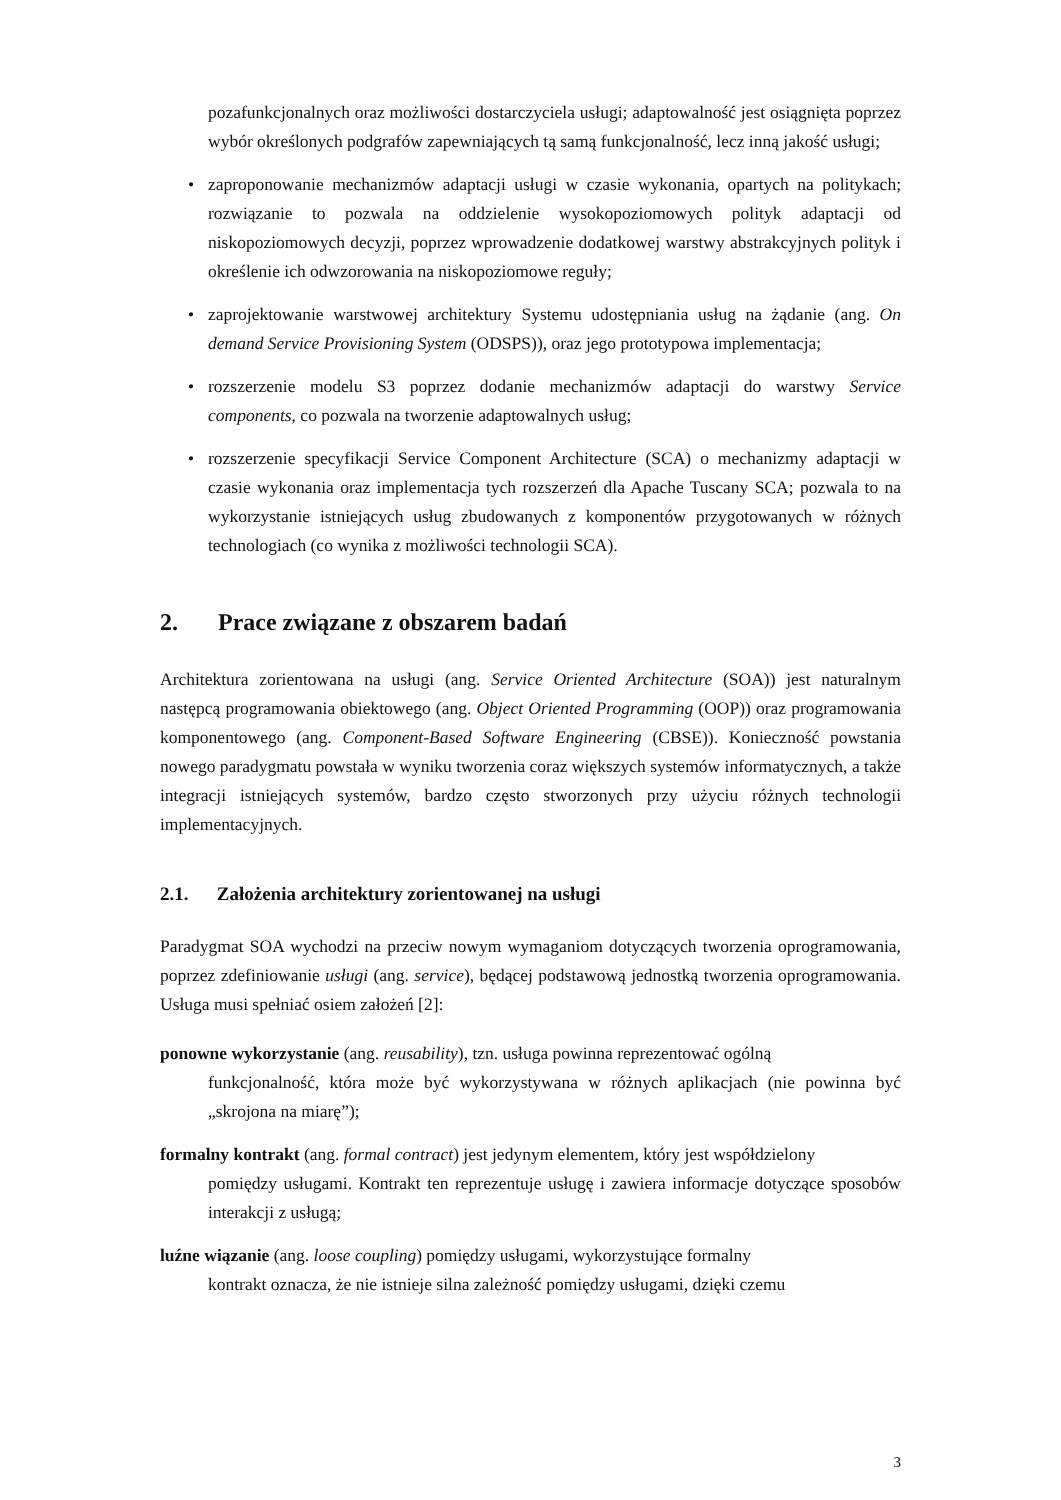pozafunkcjonalnych oraz możliwości dostarczyciela usługi; adaptowalność jest osiągnięta poprzez wybór określonych podgrafów zapewniających tą samą funkcjonalność, lecz inną jakość usługi;
• zaproponowanie mechanizmów adaptacji usługi w czasie wykonania, opartych na politykach; rozwiązanie to pozwala na oddzielenie wysokopoziomowych polityk adaptacji od niskopoziomowych decyzji, poprzez wprowadzenie dodatkowej warstwy abstrakcyjnych polityk i określenie ich odwzorowania na niskopoziomowe reguły;
• zaprojektowanie warstwowej architektury Systemu udostępniania usług na żądanie (ang. On demand Service Provisioning System (ODSPS)), oraz jego prototypowa implementacja;
• rozszerzenie modelu S3 poprzez dodanie mechanizmów adaptacji do warstwy Service components, co pozwala na tworzenie adaptowalnych usług;
• rozszerzenie specyfikacji Service Component Architecture (SCA) o mechanizmy adaptacji w czasie wykonania oraz implementacja tych rozszerzeń dla Apache Tuscany SCA; pozwala to na wykorzystanie istniejących usług zbudowanych z komponentów przygotowanych w różnych technologiach (co wynika z możliwości technologii SCA).
2. Prace związane z obszarem badań
Architektura zorientowana na usługi (ang. Service Oriented Architecture (SOA)) jest naturalnym następcą programowania obiektowego (ang. Object Oriented Programming (OOP)) oraz programowania komponentowego (ang. Component-Based Software Engineering (CBSE)). Konieczność powstania nowego paradygmatu powstała w wyniku tworzenia coraz większych systemów informatycznych, a także integracji istniejących systemów, bardzo często stworzonych przy użyciu różnych technologii implementacyjnych.
2.1. Założenia architektury zorientowanej na usługi
Paradygmat SOA wychodzi na przeciw nowym wymaganiom dotyczących tworzenia oprogramowania, poprzez zdefiniowanie usługi (ang. service), będącej podstawową jednostką tworzenia oprogramowania. Usługa musi spełniać osiem założeń [2]:
ponowne wykorzystanie (ang. reusability), tzn. usługa powinna reprezentować ogólną
funkcjonalność, która może być wykorzystywana w różnych aplikacjach (nie powinna być „skrojona na miarę”);
formalny kontrakt (ang. formal contract) jest jedynym elementem, który jest współdzielony
pomiędzy usługami. Kontrakt ten reprezentuje usługę i zawiera informacje dotyczące sposobów interakcji z usługą;
luźne wiązanie (ang. loose coupling) pomiędzy usługami, wykorzystujące formalny
kontrakt oznacza, że nie istnieje silna zależność pomiędzy usługami, dzięki czemu
3